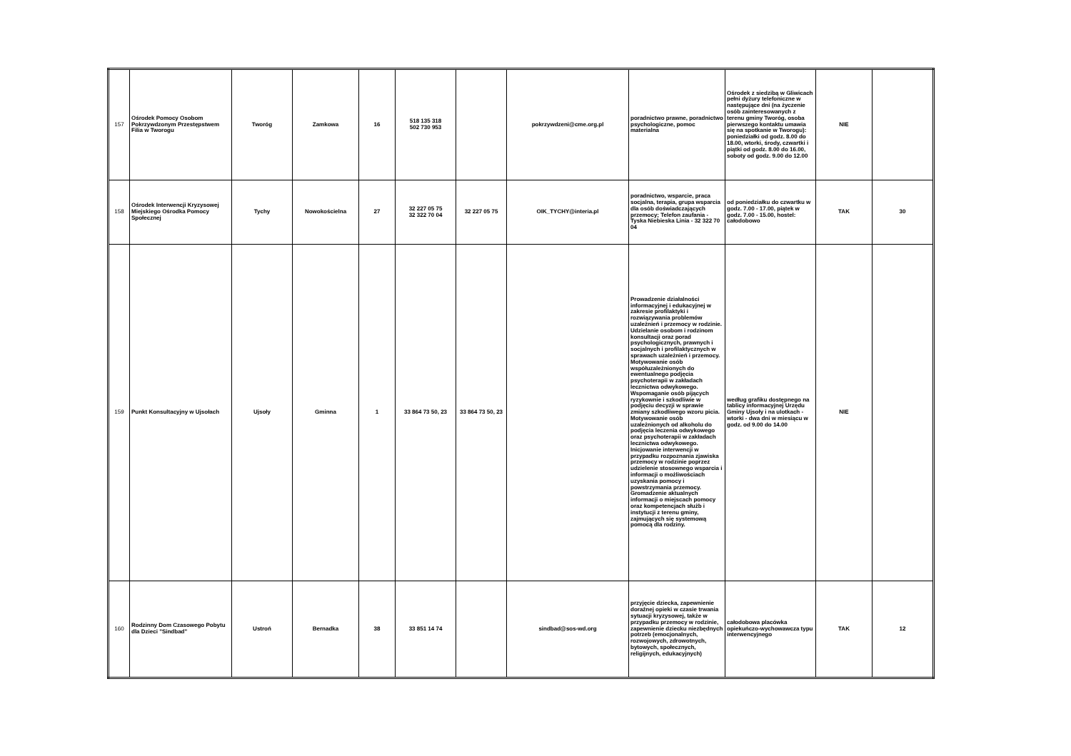| 157 | Ośrodek Pomocy Osobom Pokrzywdzonym Przestępstwem Filia w Tworogu | Tworóg | Zamkowa | 16 | 518 135 318 502 730 953 | | pokrzywdzeni@cme.org.pl | poradnictwo prawne, poradnictwo psychologiczne, pomoc materialna | Ośrodek z siedzibą w Gliwicach pełni dyżury telefoniczne w następujące dni (na życzenie osób zainteresowanych z terenu gminy Tworóg, osoba pierwszego kontaktu umawia się na spotkanie w Tworogu): poniedziałki od godz. 8.00 do 18.00, wtorki, środy, czwartki i piątki od godz. 8.00 do 16.00, soboty od godz. 9.00 do 12.00 | NIE | |
| 158 | Ośrodek Interwencji Kryzysowej Miejskiego Ośrodka Pomocy Społecznej | Tychy | Nowokościelna | 27 | 32 227 05 75 32 322 70 04 | 32 227 05 75 | OIK_TYCHY@interia.pl | poradnictwo, wsparcie, praca socjalna, terapia, grupa wsparcia dla osób doświadczających przemocy; Telefon zaufania - Tyska Niebieska Linia - 32 322 70 04 | od poniedziałku do czwartku w godz. 7.00 - 17.00, piątek w godz. 7.00 - 15.00, hostel: całodobowo | TAK | 30 |
| 159 | Punkt Konsultacyjny w Ujsołach | Ujsoły | Gminna | 1 | 33 864 73 50, 23 | 33 864 73 50, 23 | | Prowadzenie działalności informacyjnej i edukacyjnej w zakresie profilaktyki i rozwiązywania problemów uzależnień i przemocy w rodzinie. Udzielanie osobom i rodzinom konsultacji oraz porad psychologicznych, prawnych i socjalnych i profilaktycznych w sprawach uzależnień i przemocy. Motywowanie osób współuzależnionych do ewentualnego podjęcia psychoterapii w zakładach lecznictwa odwykowego. Wspomaganie osób pijących ryzykownie i szkodliwie w podjęciu decyzji w sprawie zmiany szkodliwego wzoru picia. Motywowanie osób uzależnionych od alkoholu do podjęcia leczenia odwykowego oraz psychoterapii w zakładach lecznictwa odwykowego. Inicjowanie interwencji w przypadku rozpoznania zjawiska przemocy w rodzinie poprzez udzielenie stosownego wsparcia i informacji o możliwościach uzyskania pomocy i powstrzymania przemocy. Gromadzenie aktualnych informacji o miejscach pomocy oraz kompetencjach służb i instytucji z terenu gminy, zajmujących się systemową pomocą dla rodziny. | według grafiku dostępnego na tablicy informacyjnej Urzędu Gminy Ujsoły i na ulotkach - wtorki - dwa dni w miesiącu w godz. od 9.00 do 14.00 | NIE | |
| 160 | Rodzinny Dom Czasowego Pobytu dla Dzieci "Sindbad" | Ustroń | Bernadka | 38 | 33 851 14 74 | | sindbad@sos-wd.org | przyjęcie dziecka, zapewnienie doraźnej opieki w czasie trwania sytuacji kryzysowej, także w przypadku przemocy w rodzinie, zapewnienie dziecku niezbędnych potrzeb (emocjonalnych, rozwojowych, zdrowotnych, bytowych, społecznych, religijnych, edukacyjnych) | całodobowa placówka opiekuńczo-wychowawcza typu interwencyjnego | TAK | 12 |